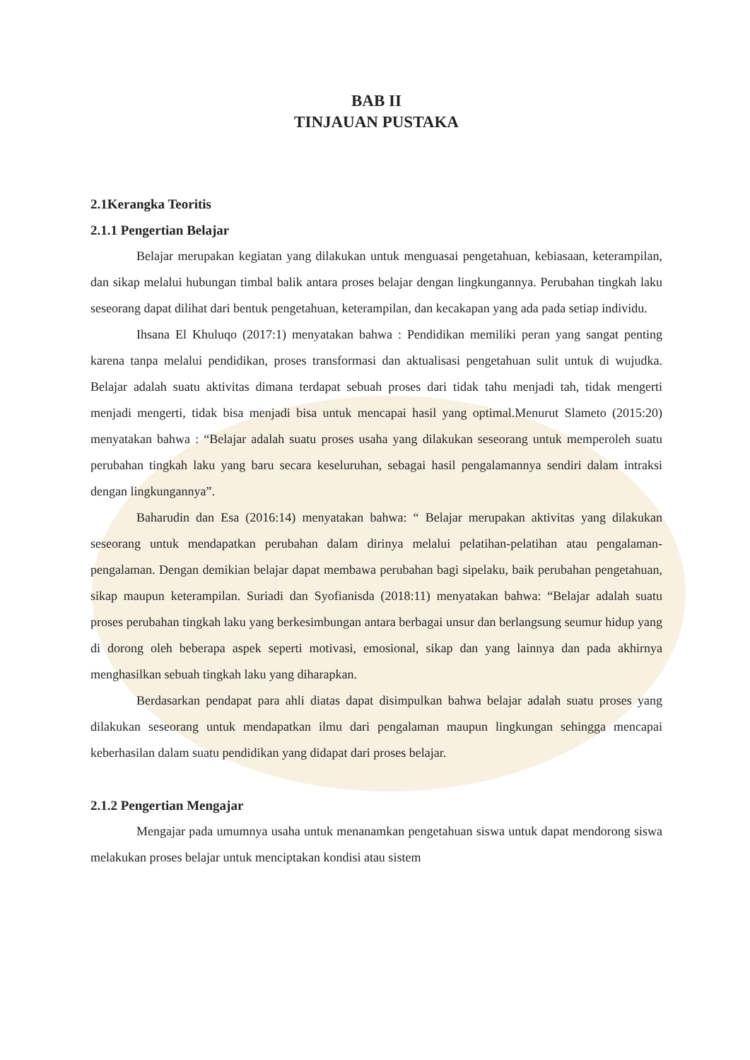BAB II
TINJAUAN PUSTAKA
2.1Kerangka Teoritis
2.1.1 Pengertian Belajar
Belajar merupakan kegiatan yang dilakukan untuk menguasai pengetahuan, kebiasaan, keterampilan, dan sikap melalui hubungan timbal balik antara proses belajar dengan lingkungannya. Perubahan tingkah laku seseorang dapat dilihat dari bentuk pengetahuan, keterampilan, dan kecakapan yang ada pada setiap individu.
Ihsana El Khuluqo (2017:1) menyatakan bahwa : Pendidikan memiliki peran yang sangat penting karena tanpa melalui pendidikan, proses transformasi dan aktualisasi pengetahuan sulit untuk di wujudka. Belajar adalah suatu aktivitas dimana terdapat sebuah proses dari tidak tahu menjadi tah, tidak mengerti menjadi mengerti, tidak bisa menjadi bisa untuk mencapai hasil yang optimal.Menurut Slameto (2015:20) menyatakan bahwa : “Belajar adalah suatu proses usaha yang dilakukan seseorang untuk memperoleh suatu perubahan tingkah laku yang baru secara keseluruhan, sebagai hasil pengalamannya sendiri dalam intraksi dengan lingkungannya”.
Baharudin dan Esa (2016:14) menyatakan bahwa: “ Belajar merupakan aktivitas yang dilakukan seseorang untuk mendapatkan perubahan dalam dirinya melalui pelatihan-pelatihan atau pengalaman-pengalaman. Dengan demikian belajar dapat membawa perubahan bagi sipelaku, baik perubahan pengetahuan, sikap maupun keterampilan. Suriadi dan Syofianisda (2018:11) menyatakan bahwa: “Belajar adalah suatu proses perubahan tingkah laku yang berkesimbungan antara berbagai unsur dan berlangsung seumur hidup yang di dorong oleh beberapa aspek seperti motivasi, emosional, sikap dan yang lainnya dan pada akhirnya menghasilkan sebuah tingkah laku yang diharapkan.
Berdasarkan pendapat para ahli diatas dapat disimpulkan bahwa belajar adalah suatu proses yang dilakukan seseorang untuk mendapatkan ilmu dari pengalaman maupun lingkungan sehingga mencapai keberhasilan dalam suatu pendidikan yang didapat dari proses belajar.
2.1.2 Pengertian Mengajar
Mengajar pada umumnya usaha untuk menanamkan pengetahuan siswa untuk dapat mendorong siswa melakukan proses belajar untuk menciptakan kondisi atau sistem